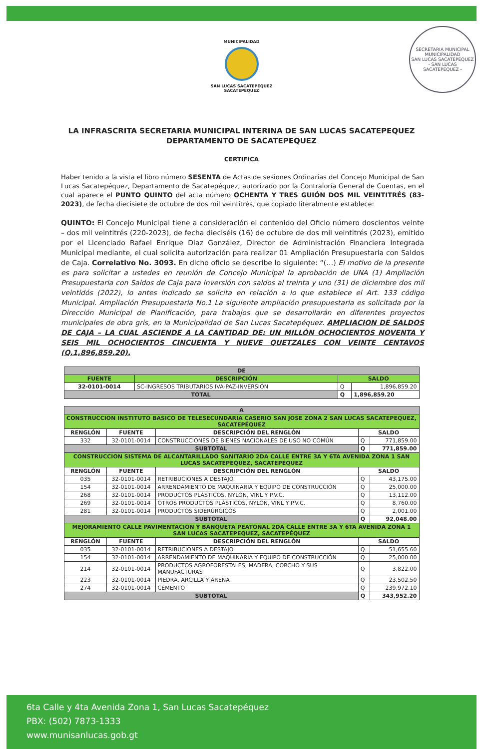MUNICIPALIDAD
SAN LUCAS SACATEPEQUEZ
SACATEPEQUEZ
SECRETARIA MUNICIPAL
MUNICIPALIDAD
SAN LUCAS SACATEPEQUEZ
- SAN LUCAS SACATEPEQUEZ -
LA INFRASCRITA SECRETARIA MUNICIPAL INTERINA DE SAN LUCAS SACATEPEQUEZ
DEPARTAMENTO DE SACATEPEQUEZ
CERTIFICA
Haber tenido a la vista el libro número SESENTA de Actas de sesiones Ordinarias del Concejo Municipal de San Lucas Sacatepéquez, Departamento de Sacatepéquez, autorizado por la Contraloría General de Cuentas, en el cual aparece el PUNTO QUINTO del acta número OCHENTA Y TRES GUIÓN DOS MIL VEINTITRÉS (83-2023), de fecha diecisiete de octubre de dos mil veintitrés, que copiado literalmente establece:
QUINTO: El Concejo Municipal tiene a consideración el contenido del Oficio número doscientos veinte – dos mil veintitrés (220-2023), de fecha dieciséis (16) de octubre de dos mil veintitrés (2023), emitido por el Licenciado Rafael Enrique Diaz González, Director de Administración Financiera Integrada Municipal mediante, el cual solicita autorización para realizar 01 Ampliación Presupuestaria con Saldos de Caja. Correlativo No. 3093. En dicho oficio se describe lo siguiente: “(…) El motivo de la presente es para solicitar a ustedes en reunión de Concejo Municipal la aprobación de UNA (1) Ampliación Presupuestaria con Saldos de Caja para inversión con saldos al treinta y uno (31) de diciembre dos mil veintidós (2022), lo antes indicado se solicita en relación a lo que establece el Art. 133 código Municipal. Ampliación Presupuestaria No.1 La siguiente ampliación presupuestaria es solicitada por la Dirección Municipal de Planificación, para trabajos que se desarrollarán en diferentes proyectos municipales de obra gris, en la Municipalidad de San Lucas Sacatepéquez. AMPLIACION DE SALDOS DE CAJA – LA CUAL ASCIENDE A LA CANTIDAD DE: UN MILLÓN OCHOCIENTOS NOVENTA Y SEIS MIL OCHOCIENTOS CINCUENTA Y NUEVE QUETZALES CON VEINTE CENTAVOS (Q.1,896,859.20).
| DE | | | |
| FUENTE | DESCRIPCIÓN | SALDO | |
| 32-0101-0014 | SC-INGRESOS TRIBUTARIOS IVA-PAZ-INVERSIÓN | Q | 1,896,859.20 |
| TOTAL | | Q | 1,896,859.20 |
| A | | | | |
| CONSTRUCCION INSTITUTO BASICO DE TELESECUNDARIA CASERIO SAN JOSE ZONA 2 SAN LUCAS SACATEPEQUEZ, SACATEPÉQUEZ | | | | |
| RENGLÓN | FUENTE | DESCRIPCIÓN DEL RENGLÓN | SALDO | |
| 332 | 32-0101-0014 | CONSTRUCCIONES DE BIENES NACIONALES DE USO NO COMÚN | Q | 771,859.00 |
| SUBTOTAL | | | Q | 771,859.00 |
| CONSTRUCCION SISTEMA DE ALCANTARILLADO SANITARIO 2DA CALLE ENTRE 3A Y 6TA AVENIDA ZONA 1 SAN LUCAS SACATEPEQUEZ, SACATEPÉQUEZ | | | | |
| RENGLÓN | FUENTE | DESCRIPCIÓN DEL RENGLÓN | SALDO | |
| 035 | 32-0101-0014 | RETRIBUCIONES A DESTAJO | Q | 43,175.00 |
| 154 | 32-0101-0014 | ARRENDAMIENTO DE MAQUINARIA Y EQUIPO DE CONSTRUCCIÓN | Q | 25,000.00 |
| 268 | 32-0101-0014 | PRODUCTOS PLÁSTICOS, NYLON, VINL Y P.V.C. | Q | 13,112.00 |
| 269 | 32-0101-0014 | OTROS PRODUCTOS PLÁSTICOS, NYLON, VINL Y P.V.C. | Q | 8,760.00 |
| 281 | 32-0101-0014 | PRODUCTOS SIDERÚRGICOS | Q | 2,001.00 |
| SUBTOTAL | | | Q | 92,048.00 |
| MEJORAMIENTO CALLE PAVIMENTACION Y BANQUETA PEATONAL 2DA CALLE ENTRE 3A Y 6TA AVENIDA ZONA 1 SAN LUCAS SACATEPEQUEZ, SACATEPÉQUEZ | | | | |
| RENGLÓN | FUENTE | DESCRIPCIÓN DEL RENGLÓN | SALDO | |
| 035 | 32-0101-0014 | RETRIBUCIONES A DESTAJO | Q | 51,655.60 |
| 154 | 32-0101-0014 | ARRENDAMIENTO DE MAQUINARIA Y EQUIPO DE CONSTRUCCIÓN | Q | 25,000.00 |
| 214 | 32-0101-0014 | PRODUCTOS AGROFORESTALES, MADERA, CORCHO Y SUS MANUFACTURAS | Q | 3,822.00 |
| 223 | 32-0101-0014 | PIEDRA, ARCILLA Y ARENA | Q | 23,502.50 |
| 274 | 32-0101-0014 | CEMENTO | Q | 239,972.10 |
| SUBTOTAL | | | Q | 343,952.20 |
6ta Calle y 4ta Avenida Zona 1, San Lucas Sacatepéquez
PBX: (502) 7873-1333
www.munisanlucas.gob.gt